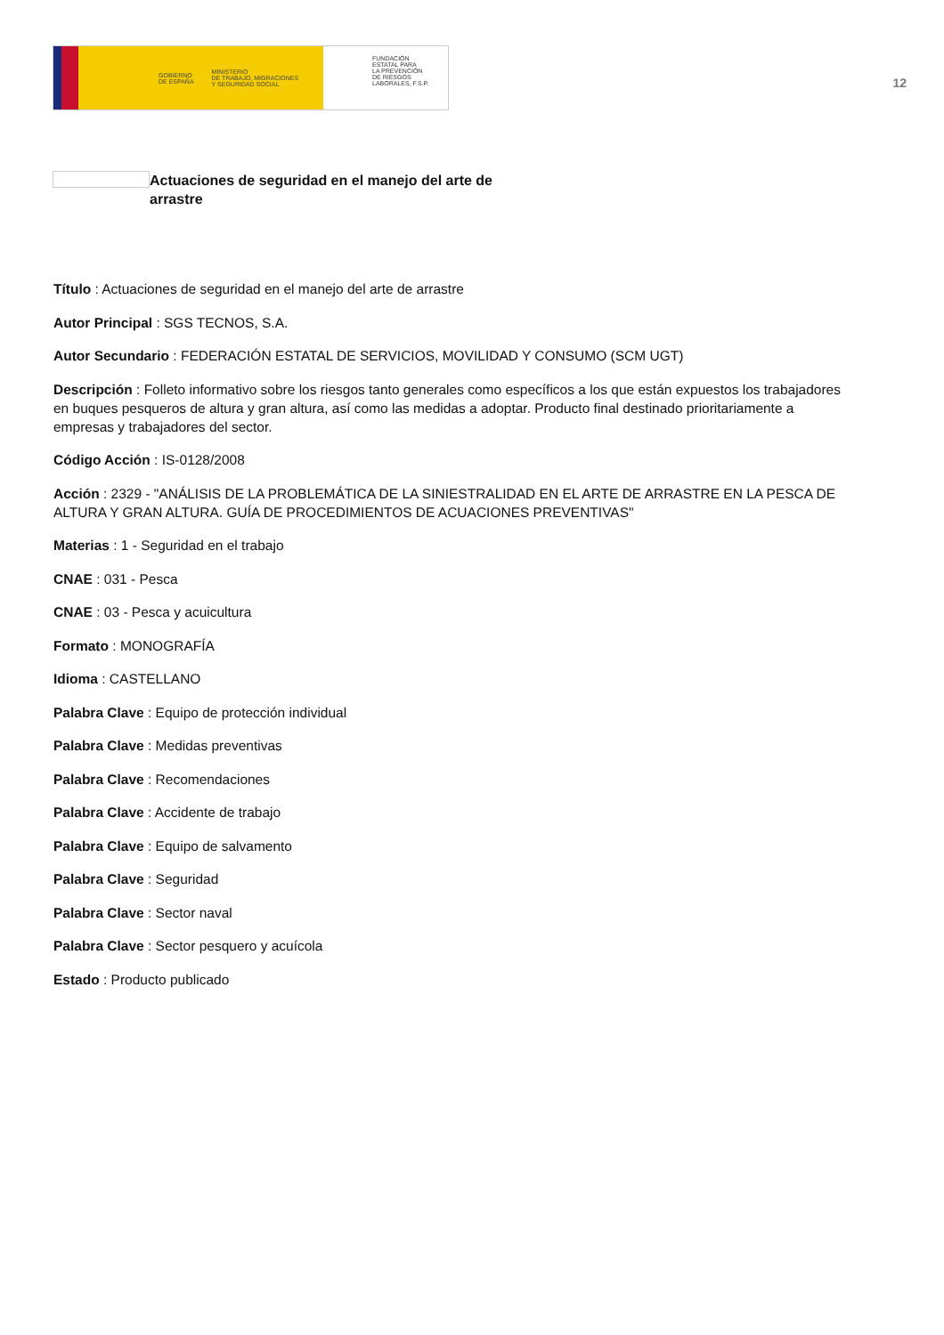GOBIERNO
DE ESPAÑA MINISTERIO
DE TRABAJO, MIGRACIONES
Y SEGURIDAD SOCIAL
FUNDACIÓN
ESTATAL PARA
LA PREVENCIÓN
DE RIESGOS
LABORALES, F.S.P.
12
Actuaciones de seguridad en el manejo del arte de arrastre
Título : Actuaciones de seguridad en el manejo del arte de arrastre
Autor Principal : SGS TECNOS, S.A.
Autor Secundario : FEDERACIÓN ESTATAL DE SERVICIOS, MOVILIDAD Y CONSUMO (SCM UGT)
Descripción : Folleto informativo sobre los riesgos tanto generales como específicos a los que están expuestos los trabajadores en buques pesqueros de altura y gran altura, así como las medidas a adoptar. Producto final destinado prioritariamente a empresas y trabajadores del sector.
Código Acción : IS-0128/2008
Acción : 2329 - "ANÁLISIS DE LA PROBLEMÁTICA DE LA SINIESTRALIDAD EN EL ARTE DE ARRASTRE EN LA PESCA DE ALTURA Y GRAN ALTURA. GUÍA DE PROCEDIMIENTOS DE ACUACIONES PREVENTIVAS"
Materias : 1 - Seguridad en el trabajo
CNAE : 031 - Pesca
CNAE : 03 - Pesca y acuicultura
Formato : MONOGRAFÍA
Idioma : CASTELLANO
Palabra Clave : Equipo de protección individual
Palabra Clave : Medidas preventivas
Palabra Clave : Recomendaciones
Palabra Clave : Accidente de trabajo
Palabra Clave : Equipo de salvamento
Palabra Clave : Seguridad
Palabra Clave : Sector naval
Palabra Clave : Sector pesquero y acuícola
Estado : Producto publicado